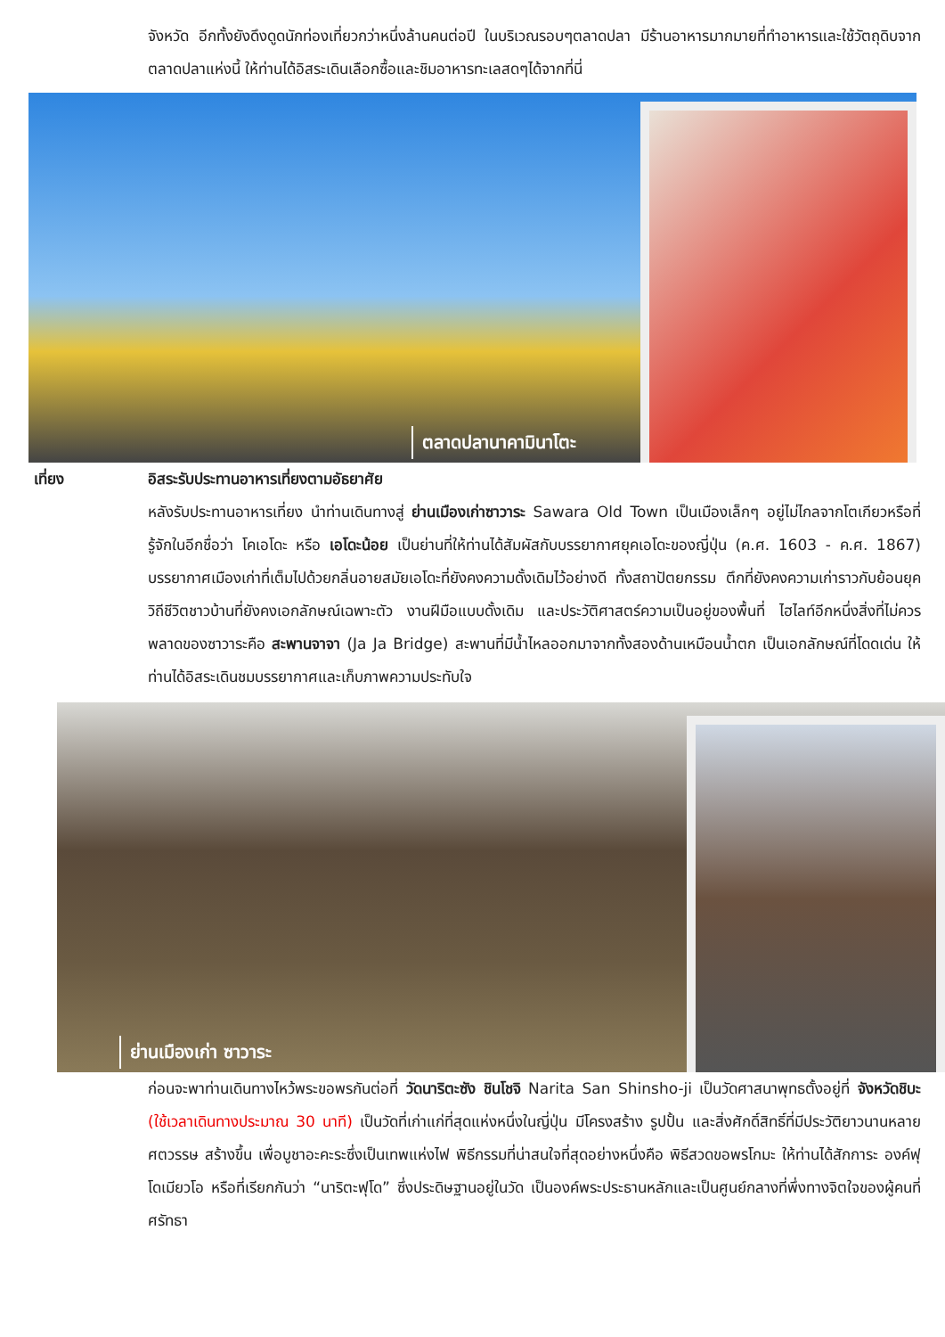จังหวัด อีกทั้งยังดึงดูดนักท่องเที่ยวกว่าหนึ่งล้านคนต่อปี ในบริเวณรอบๆตลาดปลา มีร้านอาหารมากมายที่ทำอาหารและใช้วัตถุดิบจากตลาดปลาแห่งนี้ ให้ท่านได้อิสระเดินเลือกซื้อและชิมอาหารทะเลสดๆได้จากที่นี่
ตลาดปลานาคามินาโตะ
เที่ยง อิสระรับประทานอาหารเที่ยงตามอัธยาศัย
หลังรับประทานอาหารเที่ยง นำท่านเดินทางสู่ ย่านเมืองเก่าซาวาระ Sawara Old Town เป็นเมืองเล็กๆ อยู่ไม่ไกลจากโตเกียวหรือที่รู้จักในอีกชื่อว่า โคเอโดะ หรือ เอโดะน้อย เป็นย่านที่ให้ท่านได้สัมผัสกับบรรยากาศยุคเอโดะของญี่ปุ่น (ค.ศ. 1603 - ค.ศ. 1867) บรรยากาศเมืองเก่าที่เต็มไปด้วยกลิ่นอายสมัยเอโดะที่ยังคงความดั้งเดิมไว้อย่างดี ทั้งสถาปัตยกรรม ตึกที่ยังคงความเก่าราวกับย้อนยุค วิถีชีวิตชาวบ้านที่ยังคงเอกลักษณ์เฉพาะตัว งานฝีมือแบบดั้งเดิม และประวัติศาสตร์ความเป็นอยู่ของพื้นที่ ไฮไลท์อีกหนึ่งสิ่งที่ไม่ควรพลาดของซาวาระคือ สะพานจาจา (Ja Ja Bridge) สะพานที่มีน้ำไหลออกมาจากทั้งสองด้านเหมือนน้ำตก เป็นเอกลักษณ์ที่โดดเด่น ให้ท่านได้อิสระเดินชมบรรยากาศและเก็บภาพความประทับใจ
ย่านเมืองเก่า ซาวาระ
ก่อนจะพาท่านเดินทางไหว้พระขอพรกันต่อที่ วัดนาริตะซัง ชินโชจิ Narita San Shinsho-ji เป็นวัดศาสนาพุทธตั้งอยู่ที่ จังหวัดชิบะ (ใช้เวลาเดินทางประมาณ 30 นาที) เป็นวัดที่เก่าแก่ที่สุดแห่งหนึ่งในญี่ปุ่น มีโครงสร้าง รูปปั้น และสิ่งศักดิ์สิทธิ์ที่มีประวัติยาวนานหลายศตวรรษ สร้างขึ้น เพื่อบูชาอะคะระซึ่งเป็นเทพแห่งไฟ พิธีกรรมที่น่าสนใจที่สุดอย่างหนึ่งคือ พิธีสวดขอพรโกมะ ให้ท่านได้สักการะ องค์ฟุโดเมียวโอ หรือที่เรียกกันว่า “นาริตะฟุโด” ซึ่งประดิษฐานอยู่ในวัด เป็นองค์พระประธานหลักและเป็นศูนย์กลางที่พึ่งทางจิตใจของผู้คนที่ศรัทธา